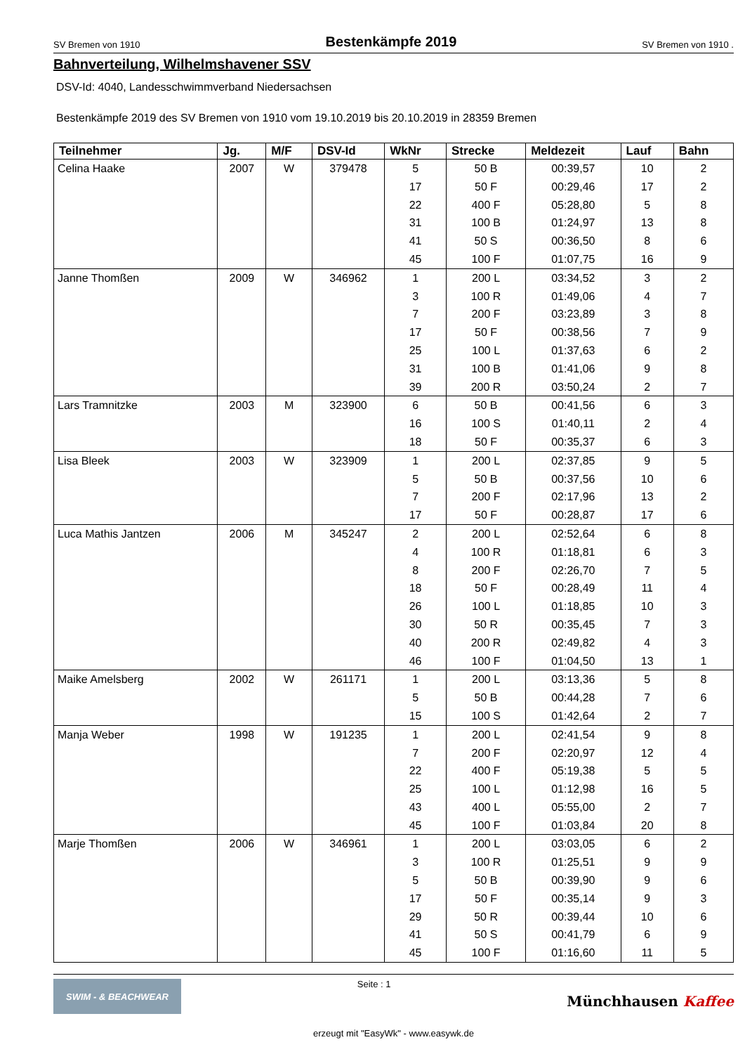SV Bremen von 1910 Bestenkämpfe 2019 SV Bremen von 1910 .
Bahnverteilung, Wilhelmshavener SSV
DSV-Id: 4040, Landesschwimmverband Niedersachsen
Bestenkämpfe 2019 des SV Bremen von 1910 vom 19.10.2019 bis 20.10.2019 in 28359 Bremen
| Teilnehmer | Jg. | M/F | DSV-Id | WkNr | Strecke | Meldezeit | Lauf | Bahn |
| --- | --- | --- | --- | --- | --- | --- | --- | --- |
| Celina Haake | 2007 | W | 379478 | 5 | 50 B | 00:39,57 | 10 | 2 |
| | | | | 17 | 50 F | 00:29,46 | 17 | 2 |
| | | | | 22 | 400 F | 05:28,80 | 5 | 8 |
| | | | | 31 | 100 B | 01:24,97 | 13 | 8 |
| | | | | 41 | 50 S | 00:36,50 | 8 | 6 |
| | | | | 45 | 100 F | 01:07,75 | 16 | 9 |
| Janne Thomßen | 2009 | W | 346962 | 1 | 200 L | 03:34,52 | 3 | 2 |
| | | | | 3 | 100 R | 01:49,06 | 4 | 7 |
| | | | | 7 | 200 F | 03:23,89 | 3 | 8 |
| | | | | 17 | 50 F | 00:38,56 | 7 | 9 |
| | | | | 25 | 100 L | 01:37,63 | 6 | 2 |
| | | | | 31 | 100 B | 01:41,06 | 9 | 8 |
| | | | | 39 | 200 R | 03:50,24 | 2 | 7 |
| Lars Tramnitzke | 2003 | M | 323900 | 6 | 50 B | 00:41,56 | 6 | 3 |
| | | | | 16 | 100 S | 01:40,11 | 2 | 4 |
| | | | | 18 | 50 F | 00:35,37 | 6 | 3 |
| Lisa Bleek | 2003 | W | 323909 | 1 | 200 L | 02:37,85 | 9 | 5 |
| | | | | 5 | 50 B | 00:37,56 | 10 | 6 |
| | | | | 7 | 200 F | 02:17,96 | 13 | 2 |
| | | | | 17 | 50 F | 00:28,87 | 17 | 6 |
| Luca Mathis Jantzen | 2006 | M | 345247 | 2 | 200 L | 02:52,64 | 6 | 8 |
| | | | | 4 | 100 R | 01:18,81 | 6 | 3 |
| | | | | 8 | 200 F | 02:26,70 | 7 | 5 |
| | | | | 18 | 50 F | 00:28,49 | 11 | 4 |
| | | | | 26 | 100 L | 01:18,85 | 10 | 3 |
| | | | | 30 | 50 R | 00:35,45 | 7 | 3 |
| | | | | 40 | 200 R | 02:49,82 | 4 | 3 |
| | | | | 46 | 100 F | 01:04,50 | 13 | 1 |
| Maike Amelsberg | 2002 | W | 261171 | 1 | 200 L | 03:13,36 | 5 | 8 |
| | | | | 5 | 50 B | 00:44,28 | 7 | 6 |
| | | | | 15 | 100 S | 01:42,64 | 2 | 7 |
| Manja Weber | 1998 | W | 191235 | 1 | 200 L | 02:41,54 | 9 | 8 |
| | | | | 7 | 200 F | 02:20,97 | 12 | 4 |
| | | | | 22 | 400 F | 05:19,38 | 5 | 5 |
| | | | | 25 | 100 L | 01:12,98 | 16 | 5 |
| | | | | 43 | 400 L | 05:55,00 | 2 | 7 |
| | | | | 45 | 100 F | 01:03,84 | 20 | 8 |
| Marje Thomßen | 2006 | W | 346961 | 1 | 200 L | 03:03,05 | 6 | 2 |
| | | | | 3 | 100 R | 01:25,51 | 9 | 9 |
| | | | | 5 | 50 B | 00:39,90 | 9 | 6 |
| | | | | 17 | 50 F | 00:35,14 | 9 | 3 |
| | | | | 29 | 50 R | 00:39,44 | 10 | 6 |
| | | | | 41 | 50 S | 00:41,79 | 6 | 9 |
| | | | | 45 | 100 F | 01:16,60 | 11 | 5 |
SWIM - & BEACHWEAR
Seite : 1
Münchhausen Kaffee
erzeugt mit "EasyWk" - www.easywk.de